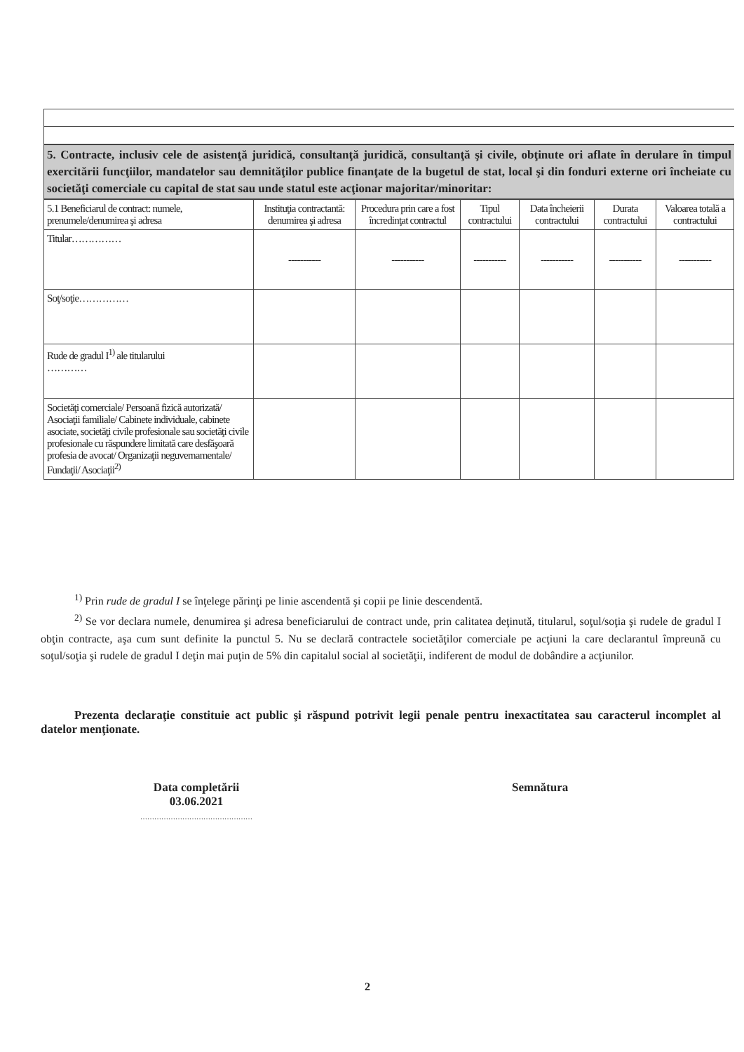5. Contracte, inclusiv cele de asistenţă juridică, consultanţă juridică, consultanţă şi civile, obţinute ori aflate în derulare în timpul exercitării funcţiilor, mandatelor sau demnităţilor publice finanţate de la bugetul de stat, local şi din fonduri externe ori încheiate cu societăţi comerciale cu capital de stat sau unde statul este acţionar majoritar/minoritar:
| 5.1 Beneficiarul de contract: numele, prenumele/denumirea şi adresa | Instituţia contractantă: denumirea şi adresa | Procedura prin care a fost încredinţat contractul | Tipul contractului | Data încheierii contractului | Durata contractului | Valoarea totală a contractului |
| --- | --- | --- | --- | --- | --- | --- |
| Titular…………… | ----------- | ----------- | ----------- | ----------- | ----------- | ----------- |
| Soţ/soţie…………… | | | | | | |
| Rude de gradul I<sup>1)</sup> ale titularului ………… | | | | | | |
| Societăţi comerciale/ Persoană fizică autorizată/ Asociaţii familiale/ Cabinete individuale, cabinete asociate, societăţi civile profesionale sau societăţi civile profesionale cu răspundere limitată care desfăşoară profesia de avocat/ Organizaţii neguvernamentale/ Fundaţii/ Asociaţii<sup>2)</sup> | | | | | | |
<sup>1)</sup> Prin rude de gradul I se înţelege părinţi pe linie ascendentă şi copii pe linie descendentă.
<sup>2)</sup> Se vor declara numele, denumirea şi adresa beneficiarului de contract unde, prin calitatea deţinută, titularul, soţul/soţia şi rudele de gradul I obţin contracte, aşa cum sunt definite la punctul 5. Nu se declară contractele societăţilor comerciale pe acţiuni la care declarantul împreună cu soţul/soţia şi rudele de gradul I deţin mai puţin de 5% din capitalul social al societăţii, indiferent de modul de dobândire a acţiunilor.
Prezenta declaraţie constituie act public şi răspund potrivit legii penale pentru inexactitatea sau caracterul incomplet al datelor menţionate.
Data completării
03.06.2021
…………………………………………
Semnătura
2